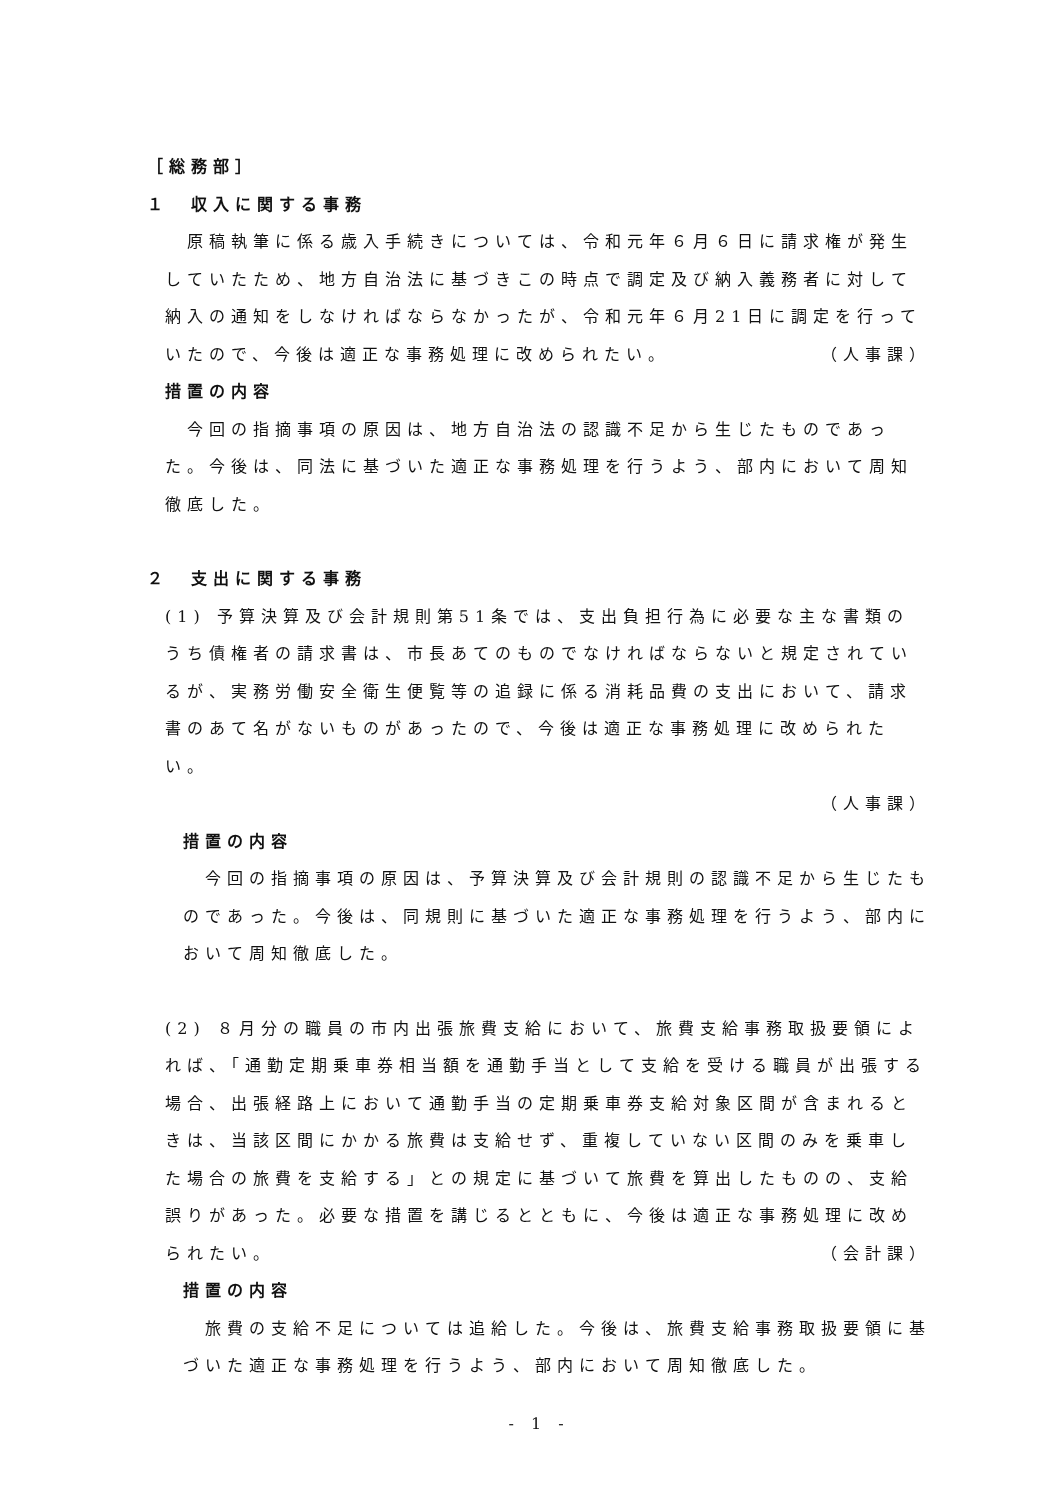［総務部］
１　収入に関する事務
原稿執筆に係る歳入手続きについては、令和元年６月６日に請求権が発生していたため、地方自治法に基づきこの時点で調定及び納入義務者に対して納入の通知をしなければならなかったが、令和元年６月21日に調定を行っていたので、今後は適正な事務処理に改められたい。 （人事課）
措置の内容
今回の指摘事項の原因は、地方自治法の認識不足から生じたものであった。今後は、同法に基づいた適正な事務処理を行うよう、部内において周知徹底した。
２　支出に関する事務
(1) 予算決算及び会計規則第51条では、支出負担行為に必要な主な書類のうち債権者の請求書は、市長あてのものでなければならないと規定されているが、実務労働安全衛生便覧等の追録に係る消耗品費の支出において、請求書のあて名がないものがあったので、今後は適正な事務処理に改められたい。
（人事課）
措置の内容
今回の指摘事項の原因は、予算決算及び会計規則の認識不足から生じたものであった。今後は、同規則に基づいた適正な事務処理を行うよう、部内において周知徹底した。
(2) ８月分の職員の市内出張旅費支給において、旅費支給事務取扱要領によれば、「通勤定期乗車券相当額を通勤手当として支給を受ける職員が出張する場合、出張経路上において通勤手当の定期乗車券支給対象区間が含まれるときは、当該区間にかかる旅費は支給せず、重複していない区間のみを乗車した場合の旅費を支給する」との規定に基づいて旅費を算出したものの、支給誤りがあった。必要な措置を講じるとともに、今後は適正な事務処理に改められたい。 （会計課）
措置の内容
旅費の支給不足については追給した。今後は、旅費支給事務取扱要領に基づいた適正な事務処理を行うよう、部内において周知徹底した。
- 1 -